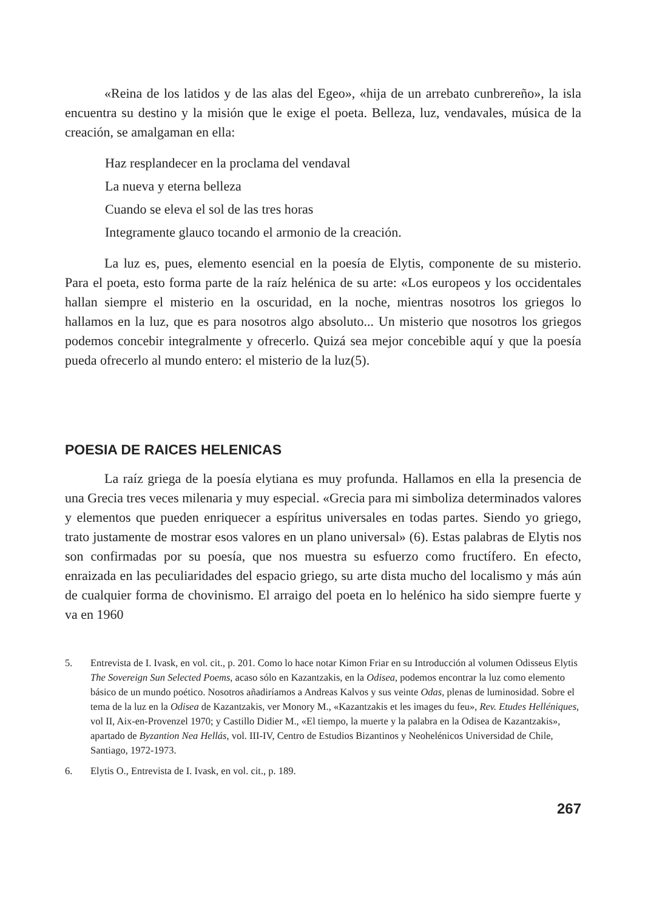«Reina de los latidos y de las alas del Egeo», «hija de un arrebato cunbrereño», la isla encuentra su destino y la misión que le exige el poeta. Belleza, luz, vendavales, música de la creación, se amalgaman en ella:
Haz resplandecer en la proclama del vendaval
La nueva y eterna belleza
Cuando se eleva el sol de las tres horas
Integramente glauco tocando el armonio de la creación.
La luz es, pues, elemento esencial en la poesía de Elytis, componente de su misterio. Para el poeta, esto forma parte de la raíz helénica de su arte: «Los europeos y los occidentales hallan siempre el misterio en la oscuridad, en la noche, mientras nosotros los griegos lo hallamos en la luz, que es para nosotros algo absoluto... Un misterio que nosotros los griegos podemos concebir integralmente y ofrecerlo. Quizá sea mejor concebible aquí y que la poesía pueda ofrecerlo al mundo entero: el misterio de la luz(5).
POESIA DE RAICES HELENICAS
La raíz griega de la poesía elytiana es muy profunda. Hallamos en ella la presencia de una Grecia tres veces milenaria y muy especial. «Grecia para mi simboliza determinados valores y elementos que pueden enriquecer a espíritus universales en todas partes. Siendo yo griego, trato justamente de mostrar esos valores en un plano universal» (6). Estas palabras de Elytis nos son confirmadas por su poesía, que nos muestra su esfuerzo como fructífero. En efecto, enraizada en las peculiaridades del espacio griego, su arte dista mucho del localismo y más aún de cualquier forma de chovinismo. El arraigo del poeta en lo helénico ha sido siempre fuerte y va en 1960
5. Entrevista de I. Ivask, en vol. cit., p. 201. Como lo hace notar Kimon Friar en su Introducción al volumen Odisseus Elytis The Sovereign Sun Selected Poems, acaso sólo en Kazantzakis, en la Odisea, podemos encontrar la luz como elemento básico de un mundo poético. Nosotros añadiríamos a Andreas Kalvos y sus veinte Odas, plenas de luminosidad. Sobre el tema de la luz en la Odisea de Kazantzakis, ver Monory M., «Kazantzakis et les images du feu», Rev. Etudes Helléniques, vol II, Aix-en-Provenzel 1970; y Castillo Didier M., «El tiempo, la muerte y la palabra en la Odisea de Kazantzakis», apartado de Byzantion Nea Hellás, vol. III-IV, Centro de Estudios Bizantinos y Neohelénicos Universidad de Chile, Santiago, 1972-1973.
6. Elytis O., Entrevista de I. Ivask, en vol. cit., p. 189.
267